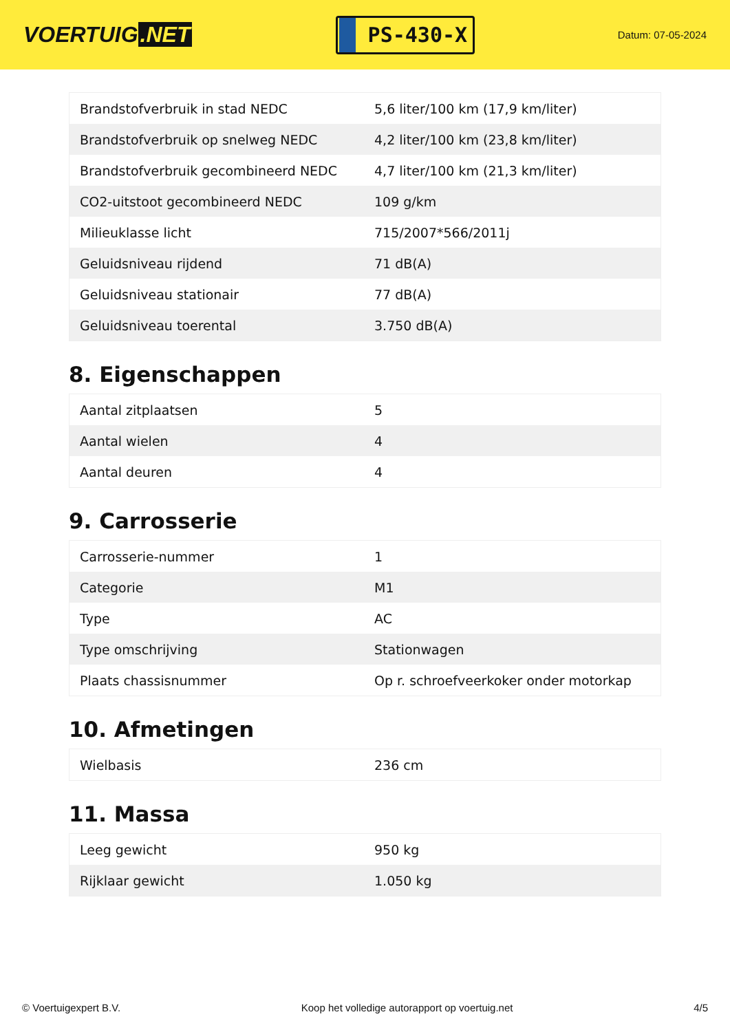VOERTUIG.NET
PS-430-X
Datum: 07-05-2024
| Brandstofverbruik in stad NEDC | 5,6 liter/100 km (17,9 km/liter) |
| Brandstofverbruik op snelweg NEDC | 4,2 liter/100 km (23,8 km/liter) |
| Brandstofverbruik gecombineerd NEDC | 4,7 liter/100 km (21,3 km/liter) |
| CO2-uitstoot gecombineerd NEDC | 109 g/km |
| Milieuklasse licht | 715/2007*566/2011j |
| Geluidsniveau rijdend | 71 dB(A) |
| Geluidsniveau stationair | 77 dB(A) |
| Geluidsniveau toerental | 3.750 dB(A) |
8. Eigenschappen
| Aantal zitplaatsen | 5 |
| Aantal wielen | 4 |
| Aantal deuren | 4 |
9. Carrosserie
| Carrosserie-nummer | 1 |
| Categorie | M1 |
| Type | AC |
| Type omschrijving | Stationwagen |
| Plaats chassisnummer | Op r. schroefveerkoker onder motorkap |
10. Afmetingen
| Wielbasis | 236 cm |
11. Massa
| Leeg gewicht | 950 kg |
| Rijklaar gewicht | 1.050 kg |
© Voertuigexpert B.V. Koop het volledige autorapport op voertuig.net 4/5